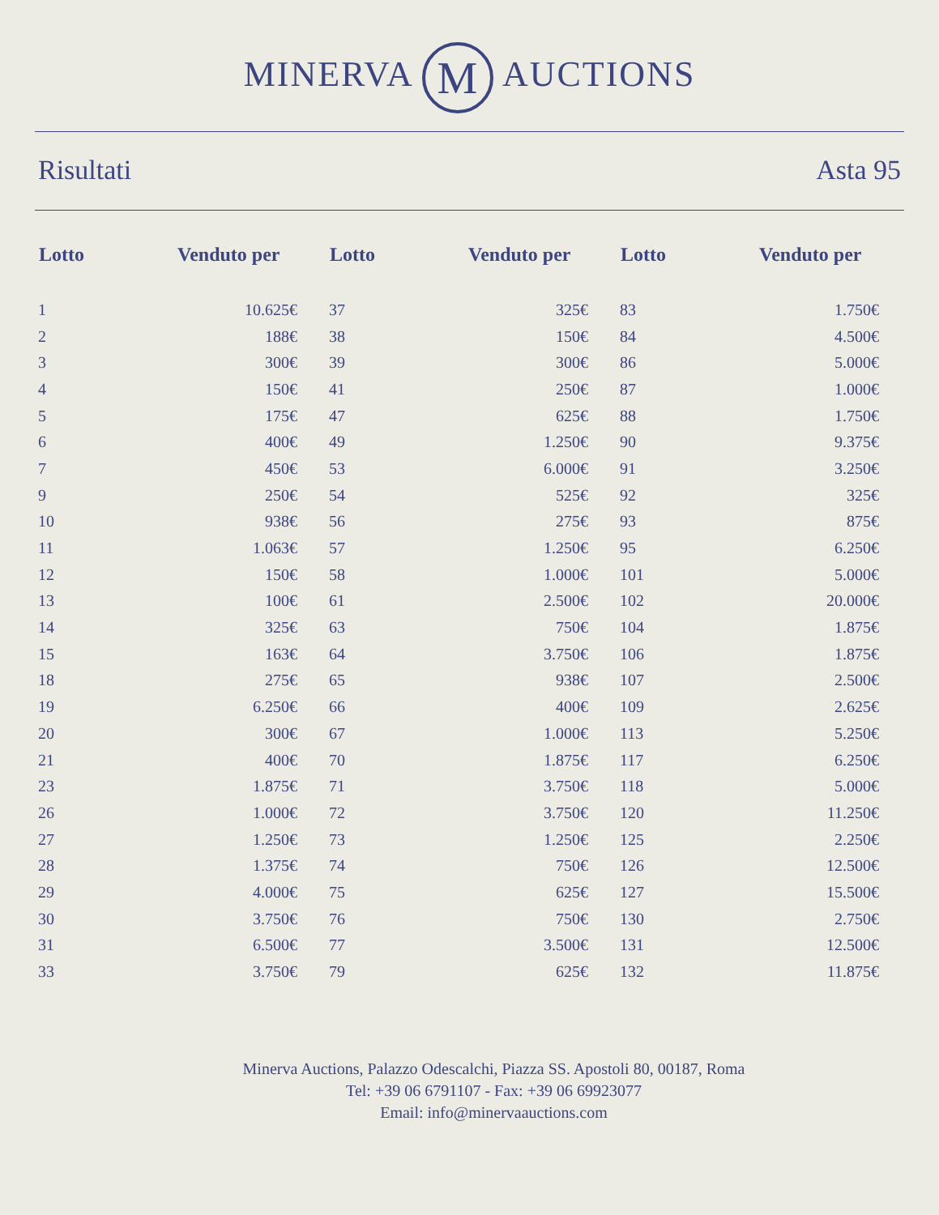MINERVA M AUCTIONS
Risultati Asta 95
| Lotto | Venduto per | Lotto | Venduto per | Lotto | Venduto per |
| --- | --- | --- | --- | --- | --- |
| 1 | 10.625€ | 37 | 325€ | 83 | 1.750€ |
| 2 | 188€ | 38 | 150€ | 84 | 4.500€ |
| 3 | 300€ | 39 | 300€ | 86 | 5.000€ |
| 4 | 150€ | 41 | 250€ | 87 | 1.000€ |
| 5 | 175€ | 47 | 625€ | 88 | 1.750€ |
| 6 | 400€ | 49 | 1.250€ | 90 | 9.375€ |
| 7 | 450€ | 53 | 6.000€ | 91 | 3.250€ |
| 9 | 250€ | 54 | 525€ | 92 | 325€ |
| 10 | 938€ | 56 | 275€ | 93 | 875€ |
| 11 | 1.063€ | 57 | 1.250€ | 95 | 6.250€ |
| 12 | 150€ | 58 | 1.000€ | 101 | 5.000€ |
| 13 | 100€ | 61 | 2.500€ | 102 | 20.000€ |
| 14 | 325€ | 63 | 750€ | 104 | 1.875€ |
| 15 | 163€ | 64 | 3.750€ | 106 | 1.875€ |
| 18 | 275€ | 65 | 938€ | 107 | 2.500€ |
| 19 | 6.250€ | 66 | 400€ | 109 | 2.625€ |
| 20 | 300€ | 67 | 1.000€ | 113 | 5.250€ |
| 21 | 400€ | 70 | 1.875€ | 117 | 6.250€ |
| 23 | 1.875€ | 71 | 3.750€ | 118 | 5.000€ |
| 26 | 1.000€ | 72 | 3.750€ | 120 | 11.250€ |
| 27 | 1.250€ | 73 | 1.250€ | 125 | 2.250€ |
| 28 | 1.375€ | 74 | 750€ | 126 | 12.500€ |
| 29 | 4.000€ | 75 | 625€ | 127 | 15.500€ |
| 30 | 3.750€ | 76 | 750€ | 130 | 2.750€ |
| 31 | 6.500€ | 77 | 3.500€ | 131 | 12.500€ |
| 33 | 3.750€ | 79 | 625€ | 132 | 11.875€ |
Minerva Auctions, Palazzo Odescalchi, Piazza SS. Apostoli 80, 00187, Roma
Tel: +39 06 6791107 - Fax: +39 06 69923077
Email: info@minervaauctions.com